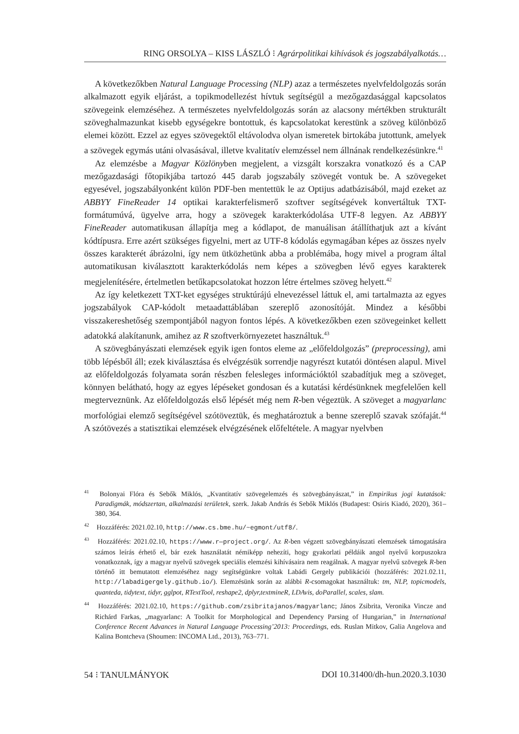RING ORSOLYA – KISS LÁSZLÓ ⁝ Agrárpolitikai kihívások és jogszabályalkotás…
A következőkben Natural Language Processing (NLP) azaz a természetes nyelvfeldolgozás során alkalmazott egyik eljárást, a topikmodellezést hívtuk segítségül a mezőgazdasággal kapcsolatos szövegeink elemzéséhez. A természetes nyelvfeldolgozás során az alacsony mértékben strukturált szöveghalmazunkat kisebb egységekre bontottuk, és kapcsolatokat kerestünk a szöveg különböző elemei között. Ezzel az egyes szövegektől eltávolodva olyan ismeretek birtokába jutottunk, amelyek a szövegek egymás utáni olvasásával, illetve kvalitatív elemzéssel nem állnának rendelkezésünkre.<sup>41</sup>
Az elemzésbe a Magyar Közlönyben megjelent, a vizsgált korszakra vonatkozó és a CAP mezőgazdasági főtopikjába tartozó 445 darab jogszabály szövegét vontuk be. A szövegeket egyesével, jogszabályonként külön PDF-ben mentettük le az Optijus adatbázisából, majd ezeket az ABBYY FineReader 14 optikai karakterfelismerő szoftver segítségévek konvertáltuk TXT-formátumúvá, ügyelve arra, hogy a szövegek karakterkódolása UTF-8 legyen. Az ABBYY FineReader automatikusan állapítja meg a kódlapot, de manuálisan átállíthatjuk azt a kívánt kódtípusra. Erre azért szükséges figyelni, mert az UTF-8 kódolás egymagában képes az összes nyelv összes karakterét ábrázolni, így nem ütközhetünk abba a problémába, hogy mivel a program által automatikusan kiválasztott karakterkódolás nem képes a szövegben lévő egyes karakterek megjelenítésére, értelmetlen betűkapcsolatokat hozzon létre értelmes szöveg helyett.<sup>42</sup>
Az így keletkezett TXT-ket egységes struktúrájú elnevezéssel láttuk el, ami tartalmazta az egyes jogszabályok CAP-kódolt metaadattáblában szereplő azonosítóját. Mindez a későbbi visszakereshetőség szempontjából nagyon fontos lépés. A következőkben ezen szövegeinket kellett adatokká alakítanunk, amihez az R szoftverkörnyezetet használtuk.<sup>43</sup>
A szövegbányászati elemzések egyik igen fontos eleme az „előfeldolgozás” (preprocessing), ami több lépésből áll; ezek kiválasztása és elvégzésük sorrendje nagyrészt kutatói döntésen alapul. Mivel az előfeldolgozás folyamata során részben felesleges információktól szabadítjuk meg a szöveget, könnyen belátható, hogy az egyes lépéseket gondosan és a kutatási kérdésünknek megfelelően kell megterveznünk. Az előfeldolgozás első lépését még nem R-ben végeztük. A szöveget a magyarlanc morfológiai elemző segítségével szótöveztük, és meghatároztuk a benne szereplő szavak szófaját.<sup>44</sup> A szótövezés a statisztikai elemzések elvégzésének előfeltétele. A magyar nyelvben
<sup>41</sup> Bolonyai Flóra és Sebők Miklós, „Kvantitatív szövegelemzés és szövegbányászat,” in Empirikus jogi kutatások: Paradigmák, módszertan, alkalmazási területek, szerk. Jakab András és Sebők Miklós (Budapest: Osiris Kiadó, 2020), 361–380, 364.
<sup>42</sup> Hozzáférés: 2021.02.10, http://www.cs.bme.hu/~egmont/utf8/.
<sup>43</sup> Hozzáférés: 2021.02.10, https://www.r—project.org/. Az R-ben végzett szövegbányászati elemzések támogatására számos leírás érhető el, bár ezek használatát némiképp nehezíti, hogy gyakorlati példáik angol nyelvű korpuszokra vonatkoznak, így a magyar nyelvű szövegek speciális elemzési kihívásaira nem reagálnak. A magyar nyelvű szövegek R-ben történő itt bemutatott elemzéséhez nagy segítségünkre voltak Labádi Gergely publikációi (hozzáférés: 2021.02.11, http://labadigergely.github.io/). Elemzésünk során az alábbi R-csomagokat használtuk: tm, NLP, topicmodels, quanteda, tidytext, tidyr, gglpot, RTextTool, reshape2, dplyr,textmineR, LDAvis, doParallel, scales, slam.
<sup>44</sup> Hozzáférés: 2021.02.10, https://github.com/zsibritajanos/magyarlanc; János Zsibrita, Veronika Vincze and Richárd Farkas, „magyarlanc: A Toolkit for Morphological and Dependency Parsing of Hungarian,” in International Conference Recent Advances in Natural Language Processing’2013: Proceedings, eds. Ruslan Mitkov, Galia Angelova and Kalina Bontcheva (Shoumen: INCOMA Ltd., 2013), 763–771.
54 ⁝ TANULMÁNYOK DOI 10.31400/dh-hun.2020.3.1030